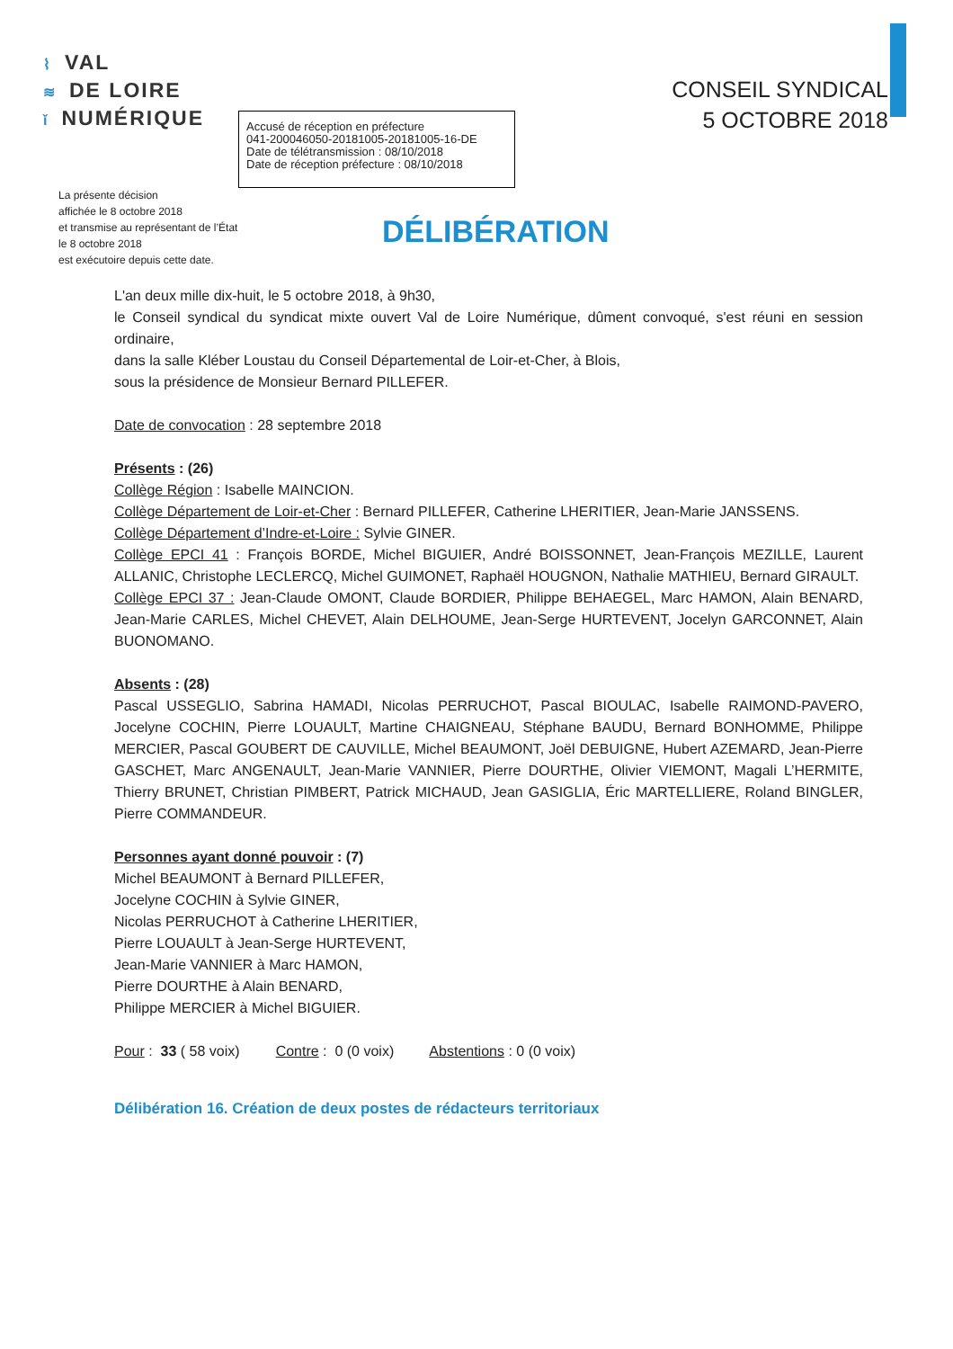⌇ VAL
≋ DE LOIRE
ǐ NUMÉRIQUE
CONSEIL SYNDICAL
5 OCTOBRE 2018
La présente décision
affichée le 8 octobre 2018
et transmise au représentant de l’État
le 8 octobre 2018
est exécutoire depuis cette date.
Accusé de réception en préfecture
041-200046050-20181005-20181005-16-DE
Date de télétransmission : 08/10/2018
Date de réception préfecture : 08/10/2018
DÉLIBÉRATION
L'an deux mille dix-huit, le 5 octobre 2018, à 9h30,
le Conseil syndical du syndicat mixte ouvert Val de Loire Numérique, dûment convoqué, s'est réuni en session ordinaire,
dans la salle Kléber Loustau du Conseil Départemental de Loir-et-Cher, à Blois,
sous la présidence de Monsieur Bernard PILLEFER.
Date de convocation : 28 septembre 2018
Présents : (26)
Collège Région : Isabelle MAINCION.
Collège Département de Loir-et-Cher : Bernard PILLEFER, Catherine LHERITIER, Jean-Marie JANSSENS.
Collège Département d’Indre-et-Loire : Sylvie GINER.
Collège EPCI 41 : François BORDE, Michel BIGUIER, André BOISSONNET, Jean-François MEZILLE, Laurent ALLANIC, Christophe LECLERCQ, Michel GUIMONET, Raphaël HOUGNON, Nathalie MATHIEU, Bernard GIRAULT.
Collège EPCI 37 : Jean-Claude OMONT, Claude BORDIER, Philippe BEHAEGEL, Marc HAMON, Alain BENARD, Jean-Marie CARLES, Michel CHEVET, Alain DELHOUME, Jean-Serge HURTEVENT, Jocelyn GARCONNET, Alain BUONOMANO.
Absents : (28)
Pascal USSEGLIO, Sabrina HAMADI, Nicolas PERRUCHOT, Pascal BIOULAC, Isabelle RAIMOND-PAVERO, Jocelyne COCHIN, Pierre LOUAULT, Martine CHAIGNEAU, Stéphane BAUDU, Bernard BONHOMME, Philippe MERCIER, Pascal GOUBERT DE CAUVILLE, Michel BEAUMONT, Joël DEBUIGNE, Hubert AZEMARD, Jean-Pierre GASCHET, Marc ANGENAULT, Jean-Marie VANNIER, Pierre DOURTHE, Olivier VIEMONT, Magali L’HERMITE, Thierry BRUNET, Christian PIMBERT, Patrick MICHAUD, Jean GASIGLIA, Éric MARTELLIERE, Roland BINGLER, Pierre COMMANDEUR.
Personnes ayant donné pouvoir : (7)
Michel BEAUMONT à Bernard PILLEFER,
Jocelyne COCHIN à Sylvie GINER,
Nicolas PERRUCHOT à Catherine LHERITIER,
Pierre LOUAULT à Jean-Serge HURTEVENT,
Jean-Marie VANNIER à Marc HAMON,
Pierre DOURTHE à Alain BENARD,
Philippe MERCIER à Michel BIGUIER.
Pour : 33 ( 58 voix) Contre : 0 (0 voix) Abstentions : 0 (0 voix)
Délibération 16. Création de deux postes de rédacteurs territoriaux